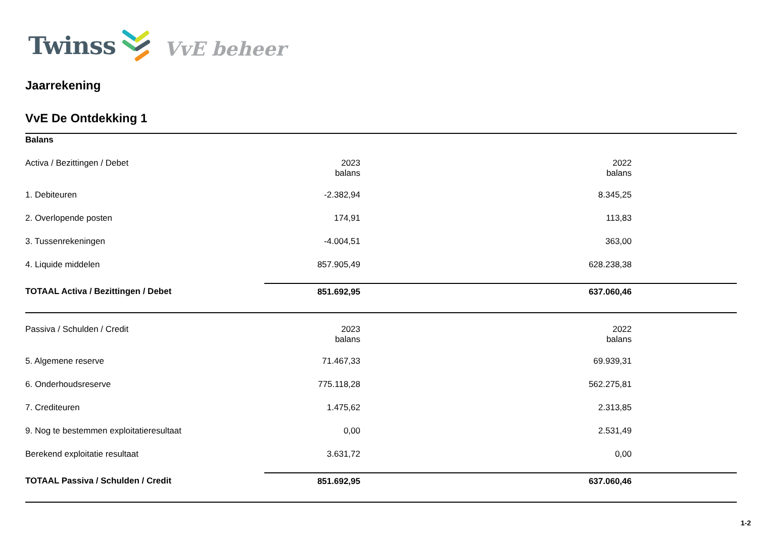Twinss VvE beheer
Jaarrekening
VvE De Ontdekking 1
Balans
| Activa / Bezittingen / Debet | 2023 balans | 2022 balans | |
| 1. Debiteuren | -2.382,94 | 8.345,25 | |
| 2. Overlopende posten | 174,91 | 113,83 | |
| 3. Tussenrekeningen | -4.004,51 | 363,00 | |
| 4. Liquide middelen | 857.905,49 | 628.238,38 | |
| TOTAAL Activa / Bezittingen / Debet | 851.692,95 | 637.060,46 | |
| Passiva / Schulden / Credit | 2023 balans | 2022 balans | |
| 5. Algemene reserve | 71.467,33 | 69.939,31 | |
| 6. Onderhoudsreserve | 775.118,28 | 562.275,81 | |
| 7. Crediteuren | 1.475,62 | 2.313,85 | |
| 9. Nog te bestemmen exploitatieresultaat | 0,00 | 2.531,49 | |
| Berekend exploitatie resultaat | 3.631,72 | 0,00 | |
| TOTAAL Passiva / Schulden / Credit | 851.692,95 | 637.060,46 | |
1-2